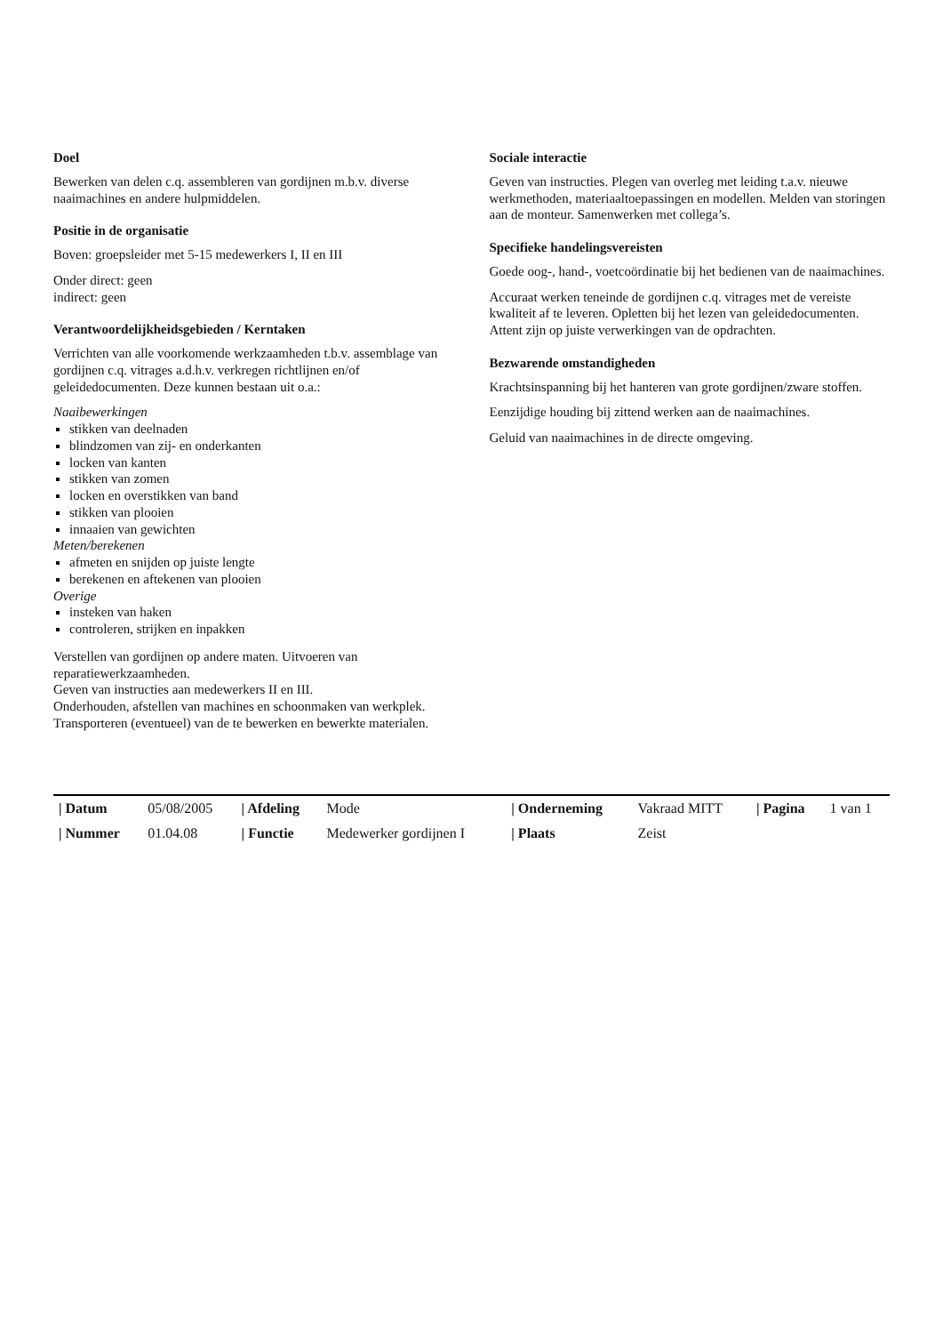Doel
Bewerken van delen c.q. assembleren van gordijnen m.b.v. diverse naaimachines en andere hulpmiddelen.
Positie in de organisatie
Boven: groepsleider met 5-15 medewerkers I, II en III
Onder direct: geen
indirect: geen
Verantwoordelijkheidsgebieden / Kerntaken
Verrichten van alle voorkomende werkzaamheden t.b.v. assemblage van gordijnen c.q. vitrages a.d.h.v. verkregen richtlijnen en/of geleidedocumenten. Deze kunnen bestaan uit o.a.:
Naaibewerkingen
stikken van deelnaden
blindzomen van zij- en onderkanten
locken van kanten
stikken van zomen
locken en overstikken van band
stikken van plooien
innaaien van gewichten
Meten/berekenen
afmeten en snijden op juiste lengte
berekenen en aftekenen van plooien
Overige
insteken van haken
controleren, strijken en inpakken
Verstellen van gordijnen op andere maten. Uitvoeren van reparatiewerkzaamheden.
Geven van instructies aan medewerkers II en III.
Onderhouden, afstellen van machines en schoonmaken van werkplek. Transporteren (eventueel) van de te bewerken en bewerkte materialen.
Sociale interactie
Geven van instructies. Plegen van overleg met leiding t.a.v. nieuwe werkmethoden, materiaaltoepassingen en modellen. Melden van storingen aan de monteur. Samenwerken met collega’s.
Specifieke handelingsvereisten
Goede oog-, hand-, voetcoördinatie bij het bedienen van de naaimachines.
Accuraat werken teneinde de gordijnen c.q. vitrages met de vereiste kwaliteit af te leveren. Opletten bij het lezen van geleidedocumenten. Attent zijn op juiste verwerkingen van de opdrachten.
Bezwarende omstandigheden
Krachtsinspanning bij het hanteren van grote gordijnen/zware stoffen.
Eenzijdige houding bij zittend werken aan de naaimachines.
Geluid van naaimachines in de directe omgeving.
| / Datum | 05/08/2005 | / Afdeling | Mode | / Onderneming | Vakraad MITT | / Pagina | 1 van 1 |
| / Nummer | 01.04.08 | / Functie | Medewerker gordijnen I | / Plaats | Zeist | | |